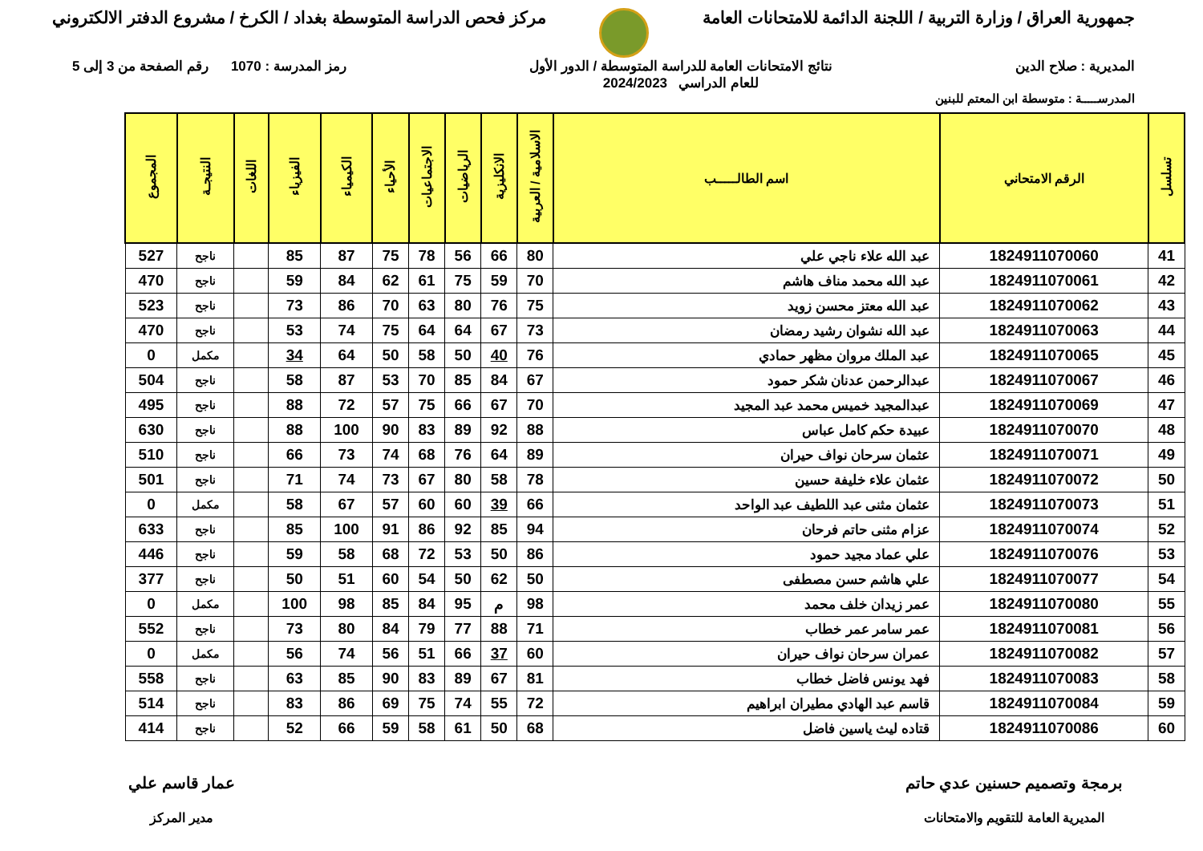جمهورية العراق / وزارة التربية / اللجنة الدائمة للامتحانات العامة
مركز فحص الدراسة المتوسطة بغداد / الكرخ / مشروع الدفتر الالكتروني
المديرية : صلاح الدين نتائج الامتحانات العامة للدراسة المتوسطة / الدور الأول
للعام الدراسي 2024/2023
رمز المدرسة : 1070 رقم الصفحة من 3 إلى 5
المدرســـــة : متوسطة ابن المعتم للبنين
| تسلسل | الرقم الامتحاني | اسم الطالـــــب | الاسلامية / العربية | الانكليزية | الرياضيات | الاجتماعيات | الأحياء | الكيمياء | الفيزياء | اللغات | النتيجـة | المجموع |
| --- | --- | --- | --- | --- | --- | --- | --- | --- | --- | --- | --- | --- |
| 41 | 1824911070060 | عبد الله علاء ناجي علي | 80 | 66 | 56 | 78 | 75 | 87 | 85 | | ناجح | 527 |
| 42 | 1824911070061 | عبد الله محمد مناف هاشم | 70 | 59 | 75 | 61 | 62 | 84 | 59 | | ناجح | 470 |
| 43 | 1824911070062 | عبد الله معتز محسن زويد | 75 | 76 | 80 | 63 | 70 | 86 | 73 | | ناجح | 523 |
| 44 | 1824911070063 | عبد الله نشوان رشيد رمضان | 73 | 67 | 64 | 64 | 75 | 74 | 53 | | ناجح | 470 |
| 45 | 1824911070065 | عبد الملك مروان مظهر حمادي | 76 | 40 | 50 | 58 | 50 | 64 | 34 | | مكمل | 0 |
| 46 | 1824911070067 | عبدالرحمن عدنان شكر حمود | 67 | 84 | 85 | 70 | 53 | 87 | 58 | | ناجح | 504 |
| 47 | 1824911070069 | عبدالمجيد خميس محمد عبد المجيد | 70 | 67 | 66 | 75 | 57 | 72 | 88 | | ناجح | 495 |
| 48 | 1824911070070 | عبيدة حكم كامل عباس | 88 | 92 | 89 | 83 | 90 | 100 | 88 | | ناجح | 630 |
| 49 | 1824911070071 | عثمان سرحان نواف حيران | 89 | 64 | 76 | 68 | 74 | 73 | 66 | | ناجح | 510 |
| 50 | 1824911070072 | عثمان علاء خليفة حسين | 78 | 58 | 80 | 67 | 73 | 74 | 71 | | ناجح | 501 |
| 51 | 1824911070073 | عثمان مثنى عبد اللطيف عبد الواحد | 66 | 39 | 60 | 60 | 57 | 67 | 58 | | مكمل | 0 |
| 52 | 1824911070074 | عزام مثنى حاتم فرحان | 94 | 85 | 92 | 86 | 91 | 100 | 85 | | ناجح | 633 |
| 53 | 1824911070076 | علي عماد مجيد حمود | 86 | 50 | 53 | 72 | 68 | 58 | 59 | | ناجح | 446 |
| 54 | 1824911070077 | علي هاشم حسن مصطفى | 50 | 62 | 50 | 54 | 60 | 51 | 50 | | ناجح | 377 |
| 55 | 1824911070080 | عمر زيدان خلف محمد | 98 | م | 95 | 84 | 85 | 98 | 100 | | مكمل | 0 |
| 56 | 1824911070081 | عمر سامر عمر خطاب | 71 | 88 | 77 | 79 | 84 | 80 | 73 | | ناجح | 552 |
| 57 | 1824911070082 | عمران سرحان نواف حيران | 60 | 37 | 66 | 51 | 56 | 74 | 56 | | مكمل | 0 |
| 58 | 1824911070083 | فهد يونس فاضل خطاب | 81 | 67 | 89 | 83 | 90 | 85 | 63 | | ناجح | 558 |
| 59 | 1824911070084 | قاسم عبد الهادي مطيران ابراهيم | 72 | 55 | 74 | 75 | 69 | 86 | 83 | | ناجح | 514 |
| 60 | 1824911070086 | قتاده ليث ياسين فاضل | 68 | 50 | 61 | 58 | 59 | 66 | 52 | | ناجح | 414 |
برمجة وتصميم حسنين عدي حاتم
المديرية العامة للتقويم والامتحانات
عمار قاسم علي
مدير المركز